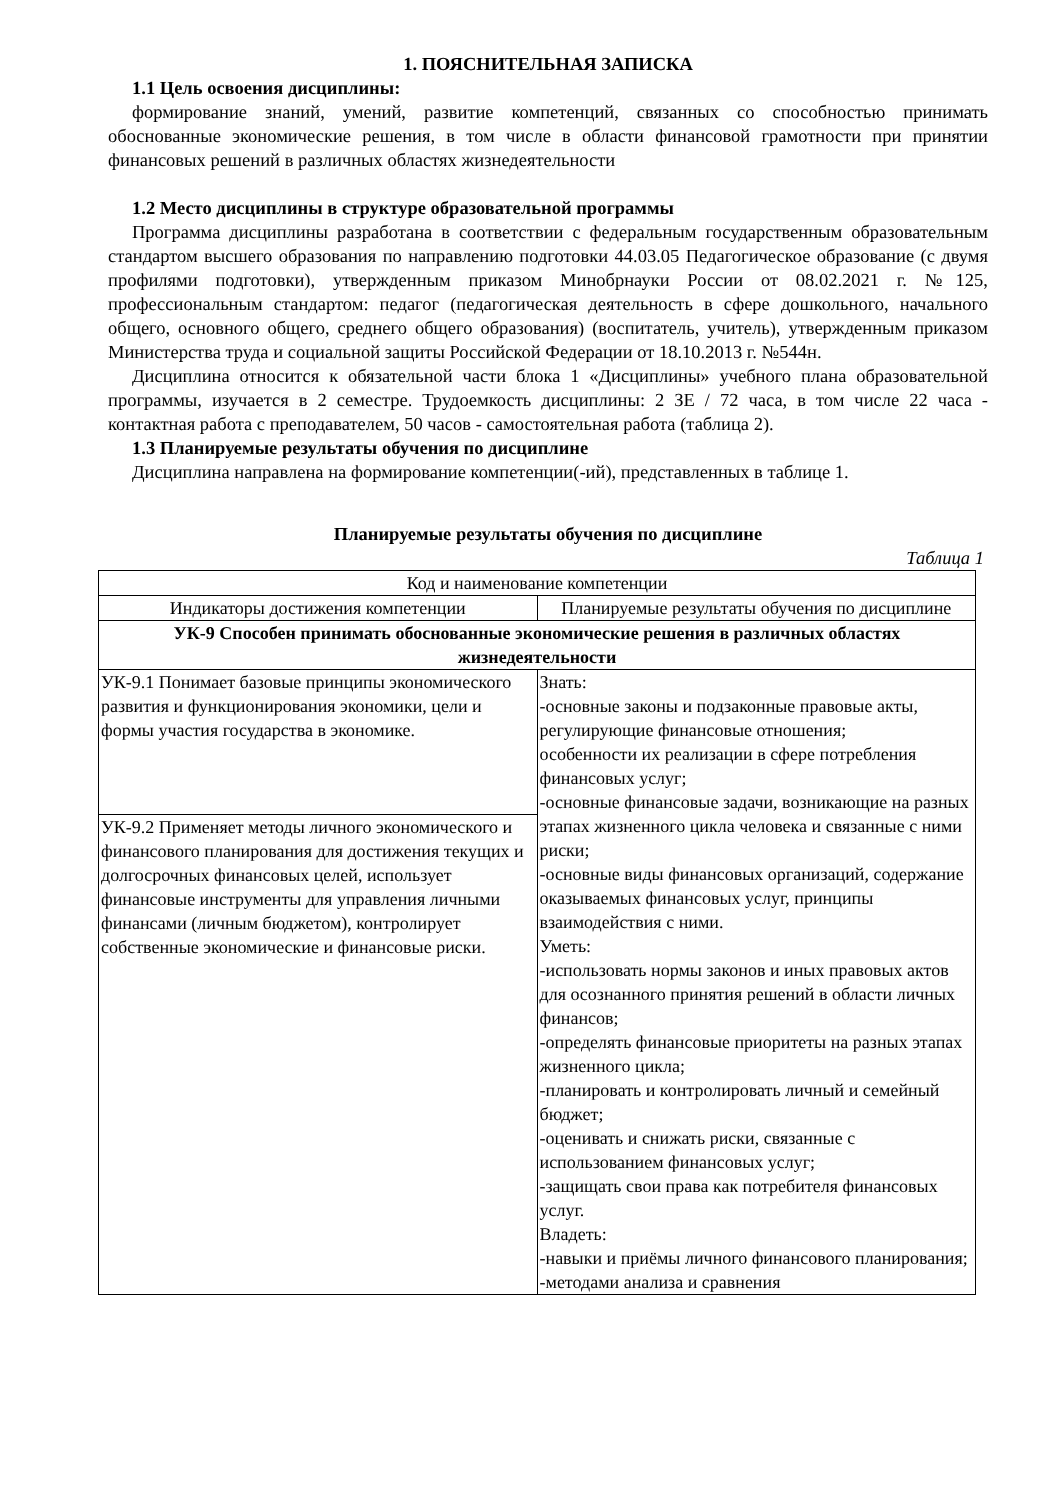1. ПОЯСНИТЕЛЬНАЯ ЗАПИСКА
1.1 Цель освоения дисциплины:
формирование знаний, умений, развитие компетенций, связанных со способностью принимать обоснованные экономические решения, в том числе в области финансовой грамотности при принятии финансовых решений в различных областях жизнедеятельности
1.2 Место дисциплины в структуре образовательной программы
Программа дисциплины разработана в соответствии с федеральным государственным образовательным стандартом высшего образования по направлению подготовки 44.03.05 Педагогическое образование (с двумя профилями подготовки), утвержденным приказом Минобрнауки России от 08.02.2021 г. №125, профессиональным стандартом: педагог (педагогическая деятельность в сфере дошкольного, начального общего, основного общего, среднего общего образования) (воспитатель, учитель), утвержденным приказом Министерства труда и социальной защиты Российской Федерации от 18.10.2013 г. №544н.
Дисциплина относится к обязательной части блока 1 «Дисциплины» учебного плана образовательной программы, изучается в 2 семестре. Трудоемкость дисциплины: 2 ЗЕ / 72 часа, в том числе 22 часа - контактная работа с преподавателем, 50 часов - самостоятельная работа (таблица 2).
1.3 Планируемые результаты обучения по дисциплине
Дисциплина направлена на формирование компетенции(-ий), представленных в таблице 1.
Планируемые результаты обучения по дисциплине
Таблица 1
| Код и наименование компетенции | |
| Индикаторы достижения компетенции | Планируемые результаты обучения по дисциплине |
| УК-9 Способен принимать обоснованные экономические решения в различных областях жизнедеятельности | |
| УК-9.1 Понимает базовые принципы экономического развития и функционирования экономики, цели и формы участия государства в экономике. | Знать: -основные законы и подзаконные правовые акты, регулирующие финансовые отношения; особенности их реализации в сфере потребления финансовых услуг; -основные финансовые задачи, возникающие на разных этапах жизненного цикла человека и связанные с ними риски; -основные виды финансовых организаций, содержание оказываемых финансовых услуг, принципы взаимодействия с ними. Уметь: -использовать нормы законов и иных правовых актов для осознанного принятия решений в области личных финансов; -определять финансовые приоритеты на разных этапах жизненного цикла; -планировать и контролировать личный и семейный бюджет; -оценивать и снижать риски, связанные с использованием финансовых услуг; -защищать свои права как потребителя финансовых услуг. Владеть: -навыки и приёмы личного финансового планирования; -методами анализа и сравнения |
| УК-9.2 Применяет методы личного экономического и финансового планирования для достижения текущих и долгосрочных финансовых целей, использует финансовые инструменты для управления личными финансами (личным бюджетом), контролирует собственные экономические и финансовые риски. | |